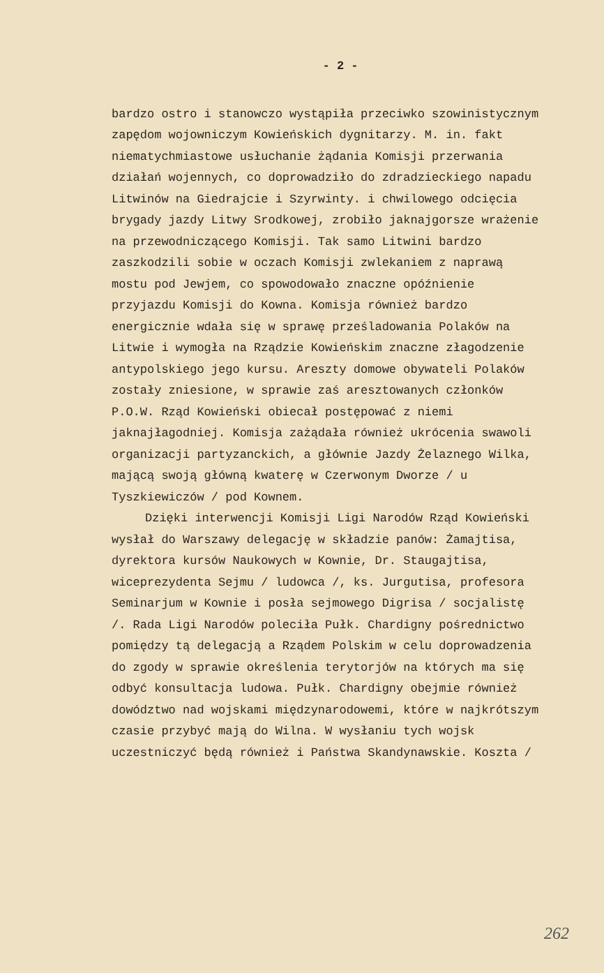- 2 -
bardzo ostro i stanowczo wystąpiła przeciwko szowinistycznym zapędom wojowniczym Kowieńskich dygnitarzy. M. in. fakt niematychmiastowe usłuchanie żądania Komisji przerwania działań wojennych, co doprowadziło do zdradzieckiego napadu Litwinów na Giedrajcie i Szyrwinty. i chwilowego odcięcia brygady jazdy Litwy Srodkowej, zrobiło jaknajgorsze wrażenie na przewodniczącego Komisji. Tak samo Litwini bardzo zaszkodzili sobie w oczach Komisji zwlekaniem z naprawą mostu pod Jewjem, co spowodowało znaczne opóźnienie przyjazdu Komisji do Kowna. Komisja również bardzo energicznie wdała się w sprawę prześladowania Polaków na Litwie i wymogła na Rządzie Kowieńskim znaczne złagodzenie antypolskiego jego kursu. Areszty domowe obywateli Polaków zostały zniesione, w sprawie zaś aresztowanych członków P.O.W. Rząd Kowieński obiecał postępować z niemi jaknajłagodniej. Komisja zażądała również ukrócenia swawoli organizacji partyzanckich, a głównie Jazdy Żelaznego Wilka, mającą swoją główną kwaterę w Czerwonym Dworze / u Tyszkiewiczów / pod Kownem.
Dzięki interwencji Komisji Ligi Narodów Rząd Kowieński wysłał do Warszawy delegację w składzie panów: Żamajtisa, dyrektora kursów Naukowych w Kownie, Dr. Staugajtisa, wiceprezydenta Sejmu / ludowca /, ks. Jurgutisa, profesora Seminarjum w Kownie i posła sejmowego Digrisa / socjalistę /. Rada Ligi Narodów poleciła Pułk. Chardigny pośrednictwo pomiędzy tą delegacją a Rządem Polskim w celu doprowadzenia do zgody w sprawie określenia terytorjów na których ma się odbyć konsultacja ludowa. Pułk. Chardigny obejmie również dowództwo nad wojskami międzynarodowemi, które w najkrótszym czasie przybyć mają do Wilna. W wysłaniu tych wojsk uczestniczyć będą również i Państwa Skandynawskie. Koszta /
262